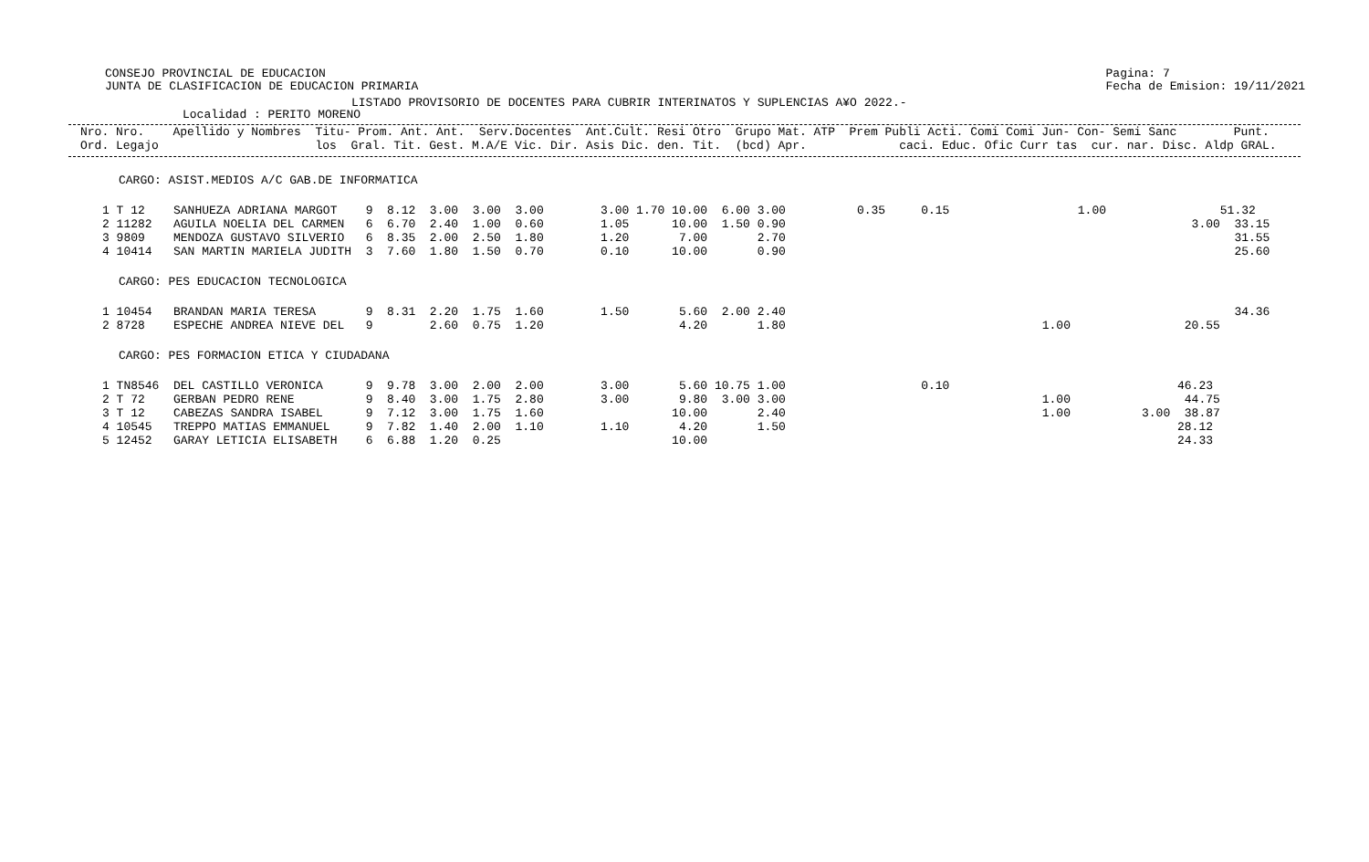CONSEJO PROVINCIAL DE EDUCACION
JUNTA DE CLASIFICACION DE EDUCACION PRIMARIA
Pagina: 7
Fecha de Emision: 19/11/2021
LISTADO PROVISORIO DE DOCENTES PARA CUBRIR INTERINATOS Y SUPLENCIAS A¥O 2022.-
Localidad : PERITO MORENO
Nro. Nro.    Apellido y Nombres  Titu- Prom. Ant. Ant.  Serv.Docentes  Ant.Cult. Resi Otro  Grupo Mat. ATP  Prem Publi Acti. Comi Comi Jun- Con- Semi Sanc        Punt.
Ord. Legajo                      los  Gral. Tit. Gest. M.A/E Vic. Dir. Asis Dic. den. Tit.  (bcd) Apr.             caci. Educ. Ofic Curr tas  cur. nar. Disc. Aldp GRAL.
CARGO: ASIST.MEDIOS A/C GAB.DE INFORMATICA
1 T 12    SANHUEZA ADRIANA MARGOT    9  8.12  3.00  3.00  3.00        3.00 1.70 10.00  6.00 3.00          0.35     0.15                  1.00                51.32
2 11282   AGUILA NOELIA DEL CARMEN   6  6.70  2.40  1.00  0.60        1.05      10.00  1.50 0.90                                                         3.00  33.15
3 9809    MENDOZA GUSTAVO SILVERIO   6  8.35  2.00  2.50  1.80        1.20       7.00       2.70                                                               31.55
4 10414   SAN MARTIN MARIELA JUDITH  3  7.60  1.80  1.50  0.70        0.10      10.00       0.90                                                               25.60
CARGO: PES EDUCACION TECNOLOGICA
1 10454   BRANDAN MARIA TERESA       9  8.31  2.20  1.75  1.60        1.50       5.60  2.00 2.40                                                               34.36
2 8728    ESPECHE ANDREA NIEVE DEL   9        2.60  0.75  1.20                   4.20       1.80                                    1.00                20.55
CARGO: PES FORMACION ETICA Y CIUDADANA
1 TN8546  DEL CASTILLO VERONICA      9  9.78  3.00  2.00  2.00        3.00       5.60 10.75 1.00                   0.10                                46.23
2 T 72    GERBAN PEDRO RENE          9  8.40  3.00  1.75  2.80        3.00       9.80  3.00 3.00                                    1.00                44.75
3 T 12    CABEZAS SANDRA ISABEL      9  7.12  3.00  1.75  1.60                  10.00       2.40                                    1.00          3.00  38.87
4 10545   TREPPO MATIAS EMMANUEL     9  7.82  1.40  2.00  1.10        1.10       4.20       1.50                                                       28.12
5 12452   GARAY LETICIA ELISABETH    6  6.88  1.20  0.25                        10.00                                                                  24.33